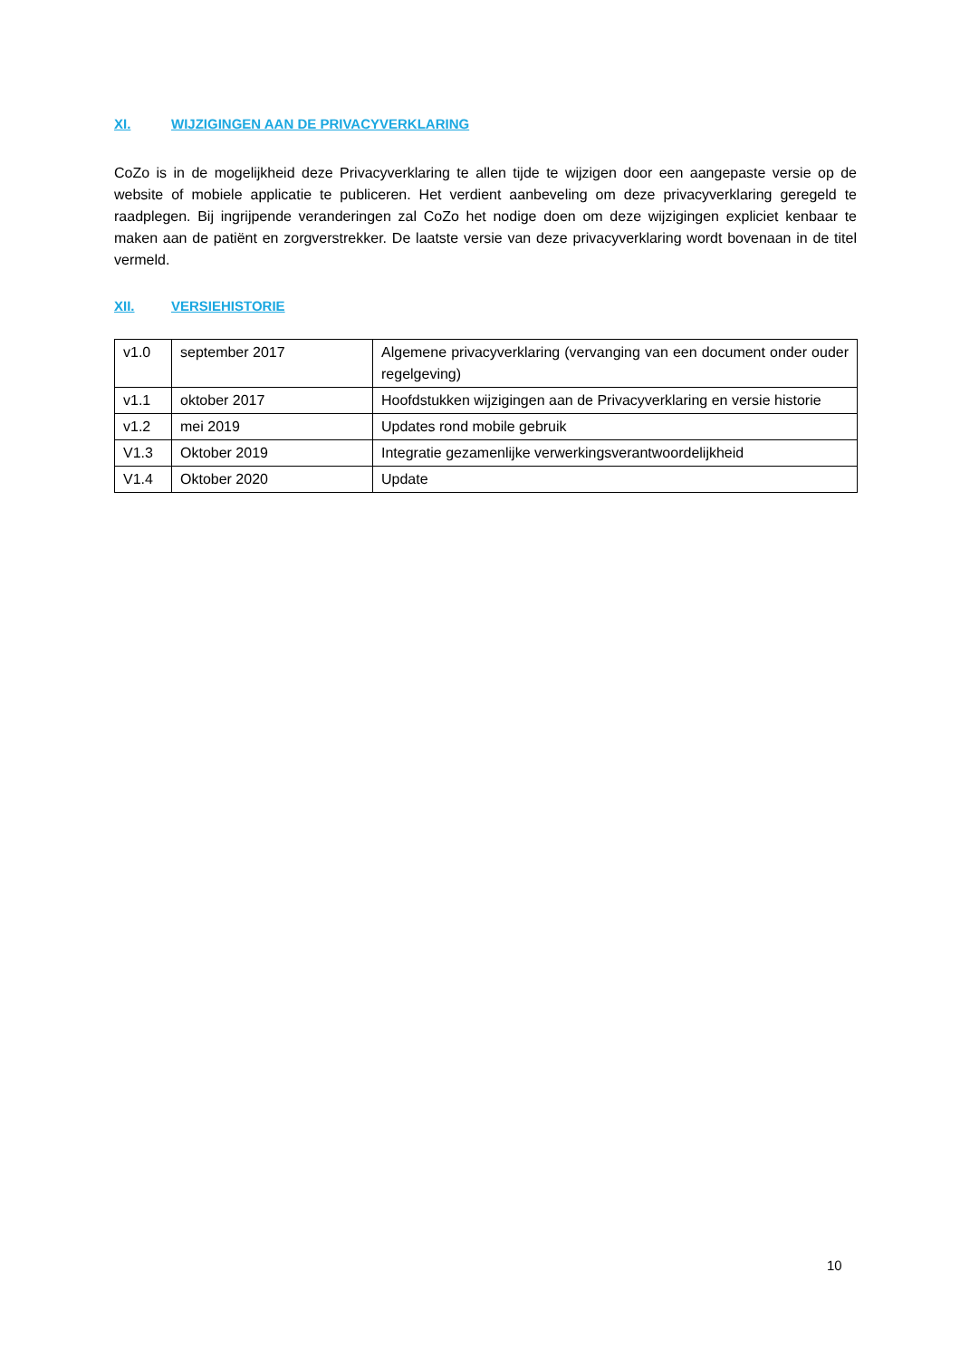XI. WIJZIGINGEN AAN DE PRIVACYVERKLARING
CoZo is in de mogelijkheid deze Privacyverklaring te allen tijde te wijzigen door een aangepaste versie op de website of mobiele applicatie te publiceren. Het verdient aanbeveling om deze privacyverklaring geregeld te raadplegen. Bij ingrijpende veranderingen zal CoZo het nodige doen om deze wijzigingen expliciet kenbaar te maken aan de patiënt en zorgverstrekker. De laatste versie van deze privacyverklaring wordt bovenaan in de titel vermeld.
XII. VERSIEHISTORIE
| v1.0 | september 2017 | Algemene privacyverklaring (vervanging van een document onder ouder regelgeving) |
| v1.1 | oktober 2017 | Hoofdstukken wijzigingen aan de Privacyverklaring en versie historie |
| v1.2 | mei 2019 | Updates rond mobile gebruik |
| V1.3 | Oktober 2019 | Integratie gezamenlijke verwerkingsverantwoordelijkheid |
| V1.4 | Oktober 2020 | Update |
10